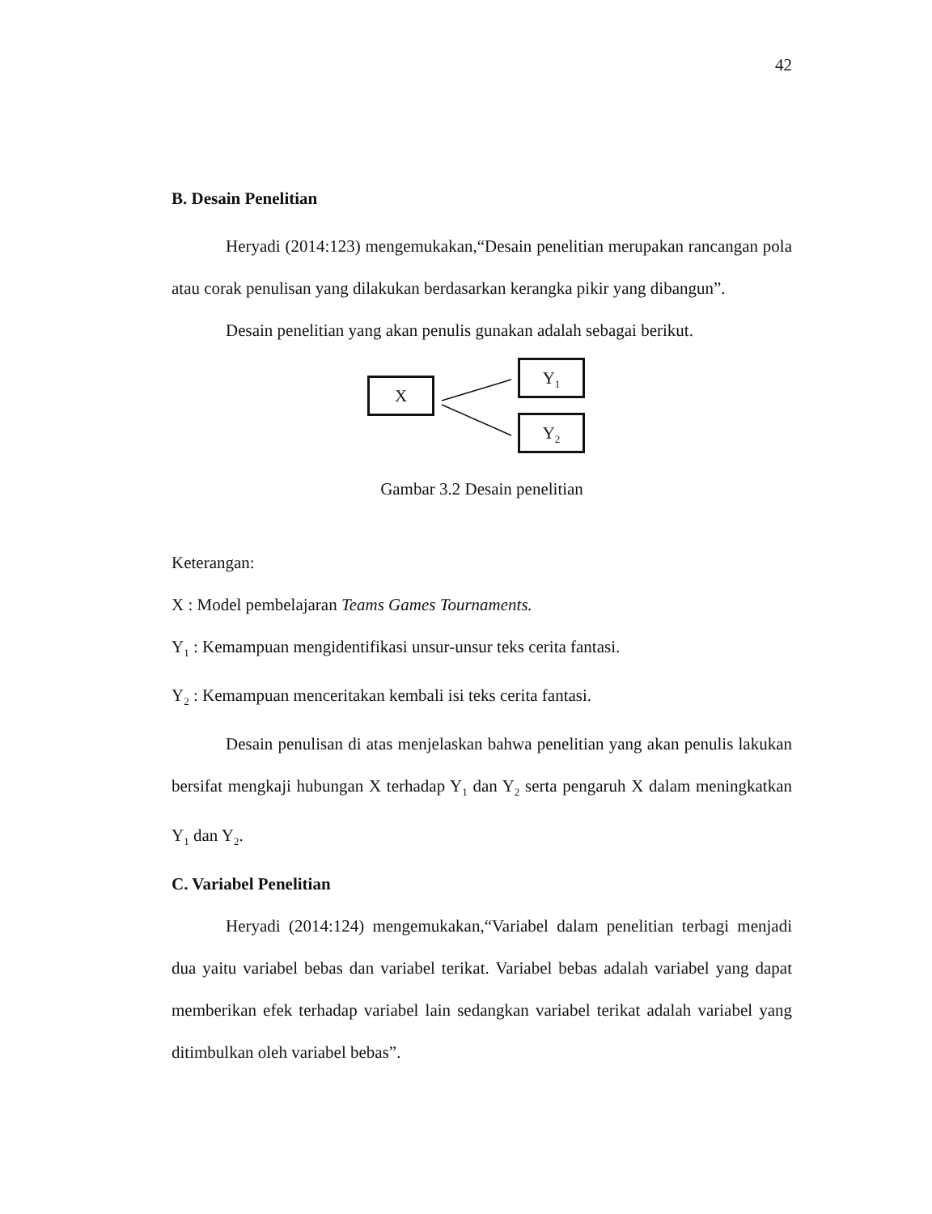42
B. Desain Penelitian
Heryadi (2014:123) mengemukakan,“Desain penelitian merupakan rancangan pola atau corak penulisan yang dilakukan berdasarkan kerangka pikir yang dibangun”.
Desain penelitian yang akan penulis gunakan adalah sebagai berikut.
X
Y<sub>1</sub>
Y<sub>2</sub>
Gambar 3.2 Desain penelitian
Keterangan:
X : Model pembelajaran Teams Games Tournaments.
Y<sub>1</sub> : Kemampuan mengidentifikasi unsur-unsur teks cerita fantasi.
Y<sub>2</sub> : Kemampuan menceritakan kembali isi teks cerita fantasi.
Desain penulisan di atas menjelaskan bahwa penelitian yang akan penulis lakukan bersifat mengkaji hubungan X terhadap Y<sub>1</sub> dan Y<sub>2</sub> serta pengaruh X dalam meningkatkan Y<sub>1</sub> dan Y<sub>2</sub>.
C. Variabel Penelitian
Heryadi (2014:124) mengemukakan,“Variabel dalam penelitian terbagi menjadi dua yaitu variabel bebas dan variabel terikat. Variabel bebas adalah variabel yang dapat memberikan efek terhadap variabel lain sedangkan variabel terikat adalah variabel yang ditimbulkan oleh variabel bebas”.